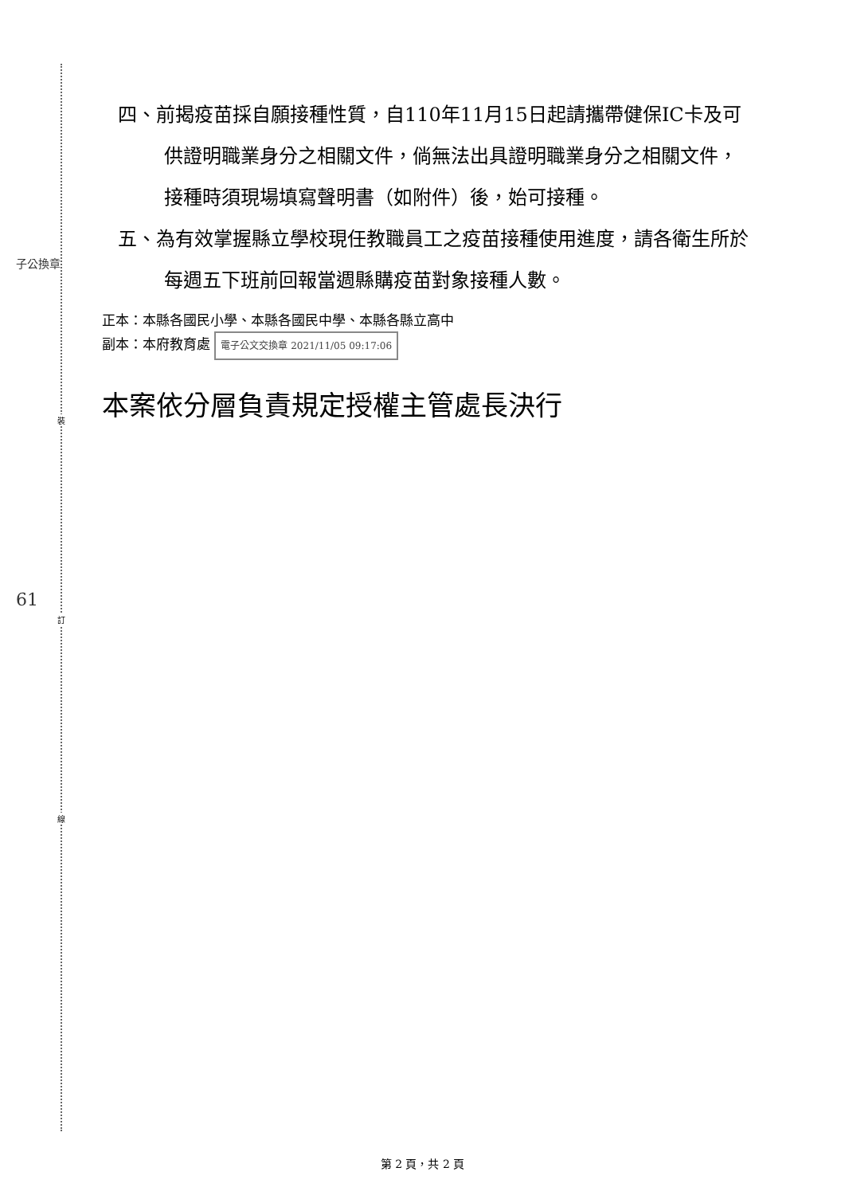子公換章
61
裝
訂
線
四、前揭疫苗採自願接種性質，自110年11月15日起請攜帶健保IC卡及可供證明職業身分之相關文件，倘無法出具證明職業身分之相關文件，接種時須現場填寫聲明書（如附件）後，始可接種。
五、為有效掌握縣立學校現任教職員工之疫苗接種使用進度，請各衛生所於每週五下班前回報當週縣購疫苗對象接種人數。
正本：本縣各國民小學、本縣各國民中學、本縣各縣立高中
副本：本府教育處 電子公文交換章 2021/11/05 09:17:06
本案依分層負責規定授權主管處長決行
第 2 頁，共 2 頁